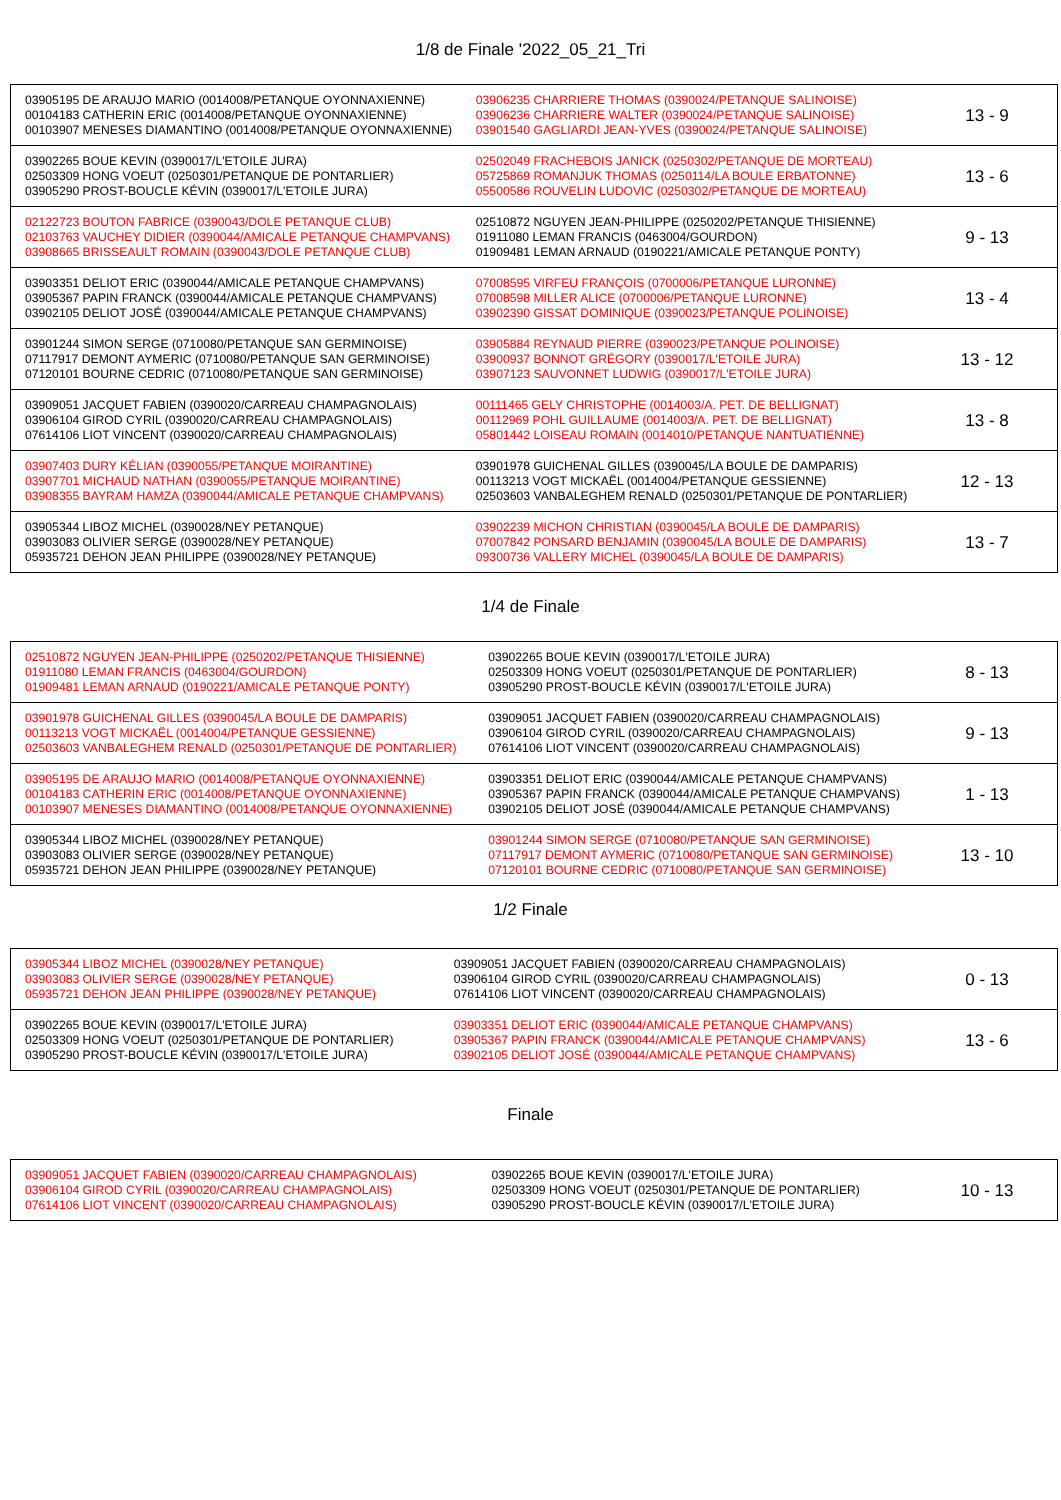1/8 de Finale '2022_05_21_Tri
| 03905195 DE ARAUJO MARIO (0014008/PETANQUE OYONNAXIENNE) 00104183 CATHERIN ERIC (0014008/PETANQUE OYONNAXIENNE) 00103907 MENESES DIAMANTINO (0014008/PETANQUE OYONNAXIENNE) | 03906235 CHARRIERE THOMAS (0390024/PETANQUE SALINOISE) 03906236 CHARRIERE WALTER (0390024/PETANQUE SALINOISE) 03901540 GAGLIARDI JEAN-YVES (0390024/PETANQUE SALINOISE) | 13 - 9 |
| 03902265 BOUE KEVIN (0390017/L'ETOILE JURA) 02503309 HONG VOEUT (0250301/PETANQUE DE PONTARLIER) 03905290 PROST-BOUCLE KÉVIN (0390017/L'ETOILE JURA) | 02502049 FRACHEBOIS JANICK (0250302/PETANQUE DE MORTEAU) 05725869 ROMANJUK THOMAS (0250114/LA BOULE ERBATONNE) 05500586 ROUVELIN LUDOVIC (0250302/PETANQUE DE MORTEAU) | 13 - 6 |
| 02122723 BOUTON FABRICE (0390043/DOLE PETANQUE CLUB) 02103763 VAUCHEY DIDIER (0390044/AMICALE PETANQUE CHAMPVANS) 03908665 BRISSEAULT ROMAIN (0390043/DOLE PETANQUE CLUB) | 02510872 NGUYEN JEAN-PHILIPPE (0250202/PETANQUE THISIENNE) 01911080 LEMAN FRANCIS (0463004/GOURDON) 01909481 LEMAN ARNAUD (0190221/AMICALE PETANQUE PONTY) | 9 - 13 |
| 03903351 DELIOT ERIC (0390044/AMICALE PETANQUE CHAMPVANS) 03905367 PAPIN FRANCK (0390044/AMICALE PETANQUE CHAMPVANS) 03902105 DELIOT JOSÉ (0390044/AMICALE PETANQUE CHAMPVANS) | 07008595 VIRFEU FRANÇOIS (0700006/PETANQUE LURONNE) 07008598 MILLER ALICE (0700006/PETANQUE LURONNE) 03902390 GISSAT DOMINIQUE (0390023/PETANQUE POLINOISE) | 13 - 4 |
| 03901244 SIMON SERGE (0710080/PETANQUE SAN GERMINOISE) 07117917 DEMONT AYMERIC (0710080/PETANQUE SAN GERMINOISE) 07120101 BOURNE CEDRIC (0710080/PETANQUE SAN GERMINOISE) | 03905884 REYNAUD PIERRE (0390023/PETANQUE POLINOISE) 03900937 BONNOT GRÉGORY (0390017/L'ETOILE JURA) 03907123 SAUVONNET LUDWIG (0390017/L'ETOILE JURA) | 13 - 12 |
| 03909051 JACQUET FABIEN (0390020/CARREAU CHAMPAGNOLAIS) 03906104 GIROD CYRIL (0390020/CARREAU CHAMPAGNOLAIS) 07614106 LIOT VINCENT (0390020/CARREAU CHAMPAGNOLAIS) | 00111465 GELY CHRISTOPHE (0014003/A. PET. DE BELLIGNAT) 00112969 POHL GUILLAUME (0014003/A. PET. DE BELLIGNAT) 05801442 LOISEAU ROMAIN (0014010/PETANQUE NANTUATIENNE) | 13 - 8 |
| 03907403 DURY KÉLIAN (0390055/PETANQUE MOIRANTINE) 03907701 MICHAUD NATHAN (0390055/PETANQUE MOIRANTINE) 03908355 BAYRAM HAMZA (0390044/AMICALE PETANQUE CHAMPVANS) | 03901978 GUICHENAL GILLES (0390045/LA BOULE DE DAMPARIS) 00113213 VOGT MICKAËL (0014004/PETANQUE GESSIENNE) 02503603 VANBALEGHEM RENALD (0250301/PETANQUE DE PONTARLIER) | 12 - 13 |
| 03905344 LIBOZ MICHEL (0390028/NEY PETANQUE) 03903083 OLIVIER SERGE (0390028/NEY PETANQUE) 05935721 DEHON JEAN PHILIPPE (0390028/NEY PETANQUE) | 03902239 MICHON CHRISTIAN (0390045/LA BOULE DE DAMPARIS) 07007842 PONSARD BENJAMIN (0390045/LA BOULE DE DAMPARIS) 09300736 VALLERY MICHEL (0390045/LA BOULE DE DAMPARIS) | 13 - 7 |
1/4 de Finale
| 02510872 NGUYEN JEAN-PHILIPPE (0250202/PETANQUE THISIENNE) 01911080 LEMAN FRANCIS (0463004/GOURDON) 01909481 LEMAN ARNAUD (0190221/AMICALE PETANQUE PONTY) | 03902265 BOUE KEVIN (0390017/L'ETOILE JURA) 02503309 HONG VOEUT (0250301/PETANQUE DE PONTARLIER) 03905290 PROST-BOUCLE KÉVIN (0390017/L'ETOILE JURA) | 8 - 13 |
| 03901978 GUICHENAL GILLES (0390045/LA BOULE DE DAMPARIS) 00113213 VOGT MICKAËL (0014004/PETANQUE GESSIENNE) 02503603 VANBALEGHEM RENALD (0250301/PETANQUE DE PONTARLIER) | 03909051 JACQUET FABIEN (0390020/CARREAU CHAMPAGNOLAIS) 03906104 GIROD CYRIL (0390020/CARREAU CHAMPAGNOLAIS) 07614106 LIOT VINCENT (0390020/CARREAU CHAMPAGNOLAIS) | 9 - 13 |
| 03905195 DE ARAUJO MARIO (0014008/PETANQUE OYONNAXIENNE) 00104183 CATHERIN ERIC (0014008/PETANQUE OYONNAXIENNE) 00103907 MENESES DIAMANTINO (0014008/PETANQUE OYONNAXIENNE) | 03903351 DELIOT ERIC (0390044/AMICALE PETANQUE CHAMPVANS) 03905367 PAPIN FRANCK (0390044/AMICALE PETANQUE CHAMPVANS) 03902105 DELIOT JOSÉ (0390044/AMICALE PETANQUE CHAMPVANS) | 1 - 13 |
| 03905344 LIBOZ MICHEL (0390028/NEY PETANQUE) 03903083 OLIVIER SERGE (0390028/NEY PETANQUE) 05935721 DEHON JEAN PHILIPPE (0390028/NEY PETANQUE) | 03901244 SIMON SERGE (0710080/PETANQUE SAN GERMINOISE) 07117917 DEMONT AYMERIC (0710080/PETANQUE SAN GERMINOISE) 07120101 BOURNE CEDRIC (0710080/PETANQUE SAN GERMINOISE) | 13 - 10 |
1/2 Finale
| 03905344 LIBOZ MICHEL (0390028/NEY PETANQUE) 03903083 OLIVIER SERGE (0390028/NEY PETANQUE) 05935721 DEHON JEAN PHILIPPE (0390028/NEY PETANQUE) | 03909051 JACQUET FABIEN (0390020/CARREAU CHAMPAGNOLAIS) 03906104 GIROD CYRIL (0390020/CARREAU CHAMPAGNOLAIS) 07614106 LIOT VINCENT (0390020/CARREAU CHAMPAGNOLAIS) | 0 - 13 |
| 03902265 BOUE KEVIN (0390017/L'ETOILE JURA) 02503309 HONG VOEUT (0250301/PETANQUE DE PONTARLIER) 03905290 PROST-BOUCLE KÉVIN (0390017/L'ETOILE JURA) | 03903351 DELIOT ERIC (0390044/AMICALE PETANQUE CHAMPVANS) 03905367 PAPIN FRANCK (0390044/AMICALE PETANQUE CHAMPVANS) 03902105 DELIOT JOSÉ (0390044/AMICALE PETANQUE CHAMPVANS) | 13 - 6 |
Finale
| 03909051 JACQUET FABIEN (0390020/CARREAU CHAMPAGNOLAIS) 03906104 GIROD CYRIL (0390020/CARREAU CHAMPAGNOLAIS) 07614106 LIOT VINCENT (0390020/CARREAU CHAMPAGNOLAIS) | 03902265 BOUE KEVIN (0390017/L'ETOILE JURA) 02503309 HONG VOEUT (0250301/PETANQUE DE PONTARLIER) 03905290 PROST-BOUCLE KÉVIN (0390017/L'ETOILE JURA) | 10 - 13 |